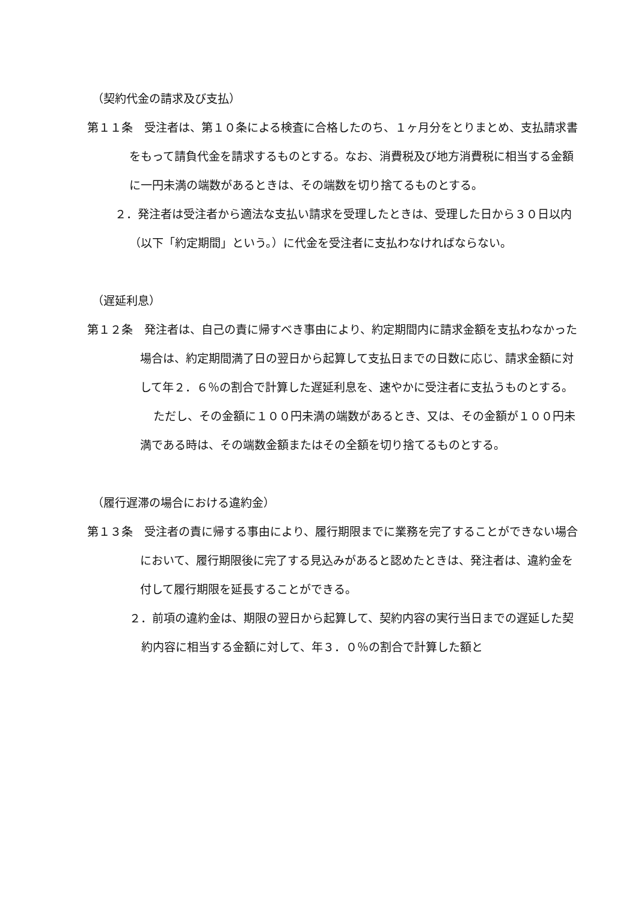（契約代金の請求及び支払）
第１１条　受注者は、第１０条による検査に合格したのち、１ヶ月分をとりまとめ、支払請求書をもって請負代金を請求するものとする。なお、消費税及び地方消費税に相当する金額に一円未満の端数があるときは、その端数を切り捨てるものとする。
２．発注者は受注者から適法な支払い請求を受理したときは、受理した日から３０日以内（以下「約定期間」という。）に代金を受注者に支払わなければならない。
（遅延利息）
第１２条　発注者は、自己の責に帰すべき事由により、約定期間内に請求金額を支払わなかった場合は、約定期間満了日の翌日から起算して支払日までの日数に応じ、請求金額に対して年２．６％の割合で計算した遅延利息を、速やかに受注者に支払うものとする。
ただし、その金額に１００円未満の端数があるとき、又は、その金額が１００円未満である時は、その端数金額またはその全額を切り捨てるものとする。
（履行遅滞の場合における違約金）
第１３条　受注者の責に帰する事由により、履行期限までに業務を完了することができない場合において、履行期限後に完了する見込みがあると認めたときは、発注者は、違約金を付して履行期限を延長することができる。
２．前項の違約金は、期限の翌日から起算して、契約内容の実行当日までの遅延した契約内容に相当する金額に対して、年３．０％の割合で計算した額と